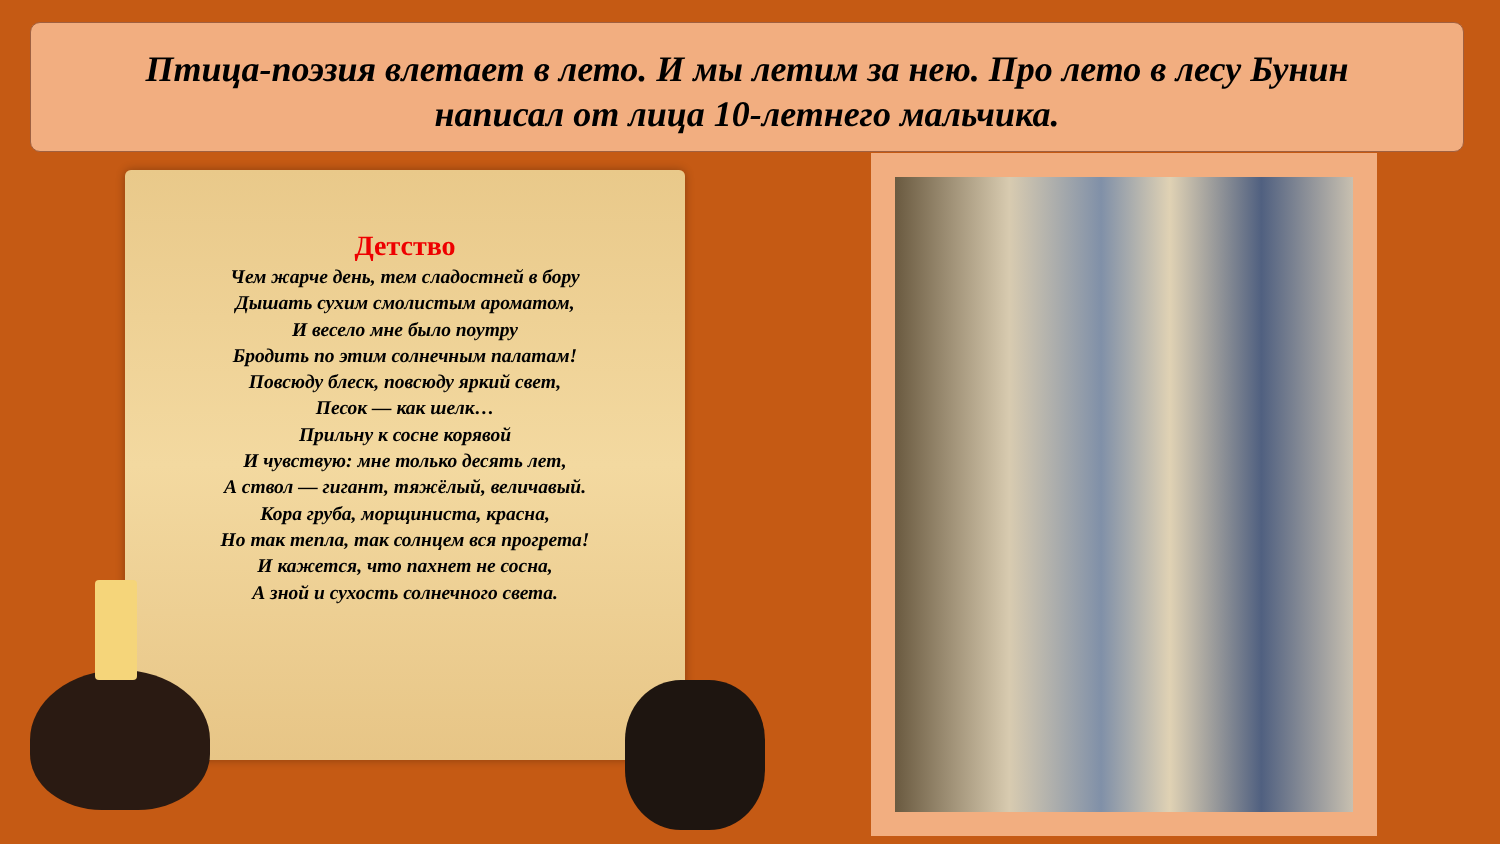Птица-поэзия влетает в лето. И мы летим за нею. Про лето в лесу Бунин написал от лица 10-летнего мальчика.
Детство
Чем жарче день, тем сладостней в бору
Дышать сухим смолистым ароматом,
И весело мне было поутру
Бродить по этим солнечным палатам!
Повсюду блеск, повсюду яркий свет,
Песок — как шелк…
Прильну к сосне корявой
И чувствую: мне только десять лет,
А ствол — гигант, тяжёлый, величавый.
Кора груба, морщиниста, красна,
Но так тепла, так солнцем вся прогрета!
И кажется, что пахнет не сосна,
А зной и сухость солнечного света.